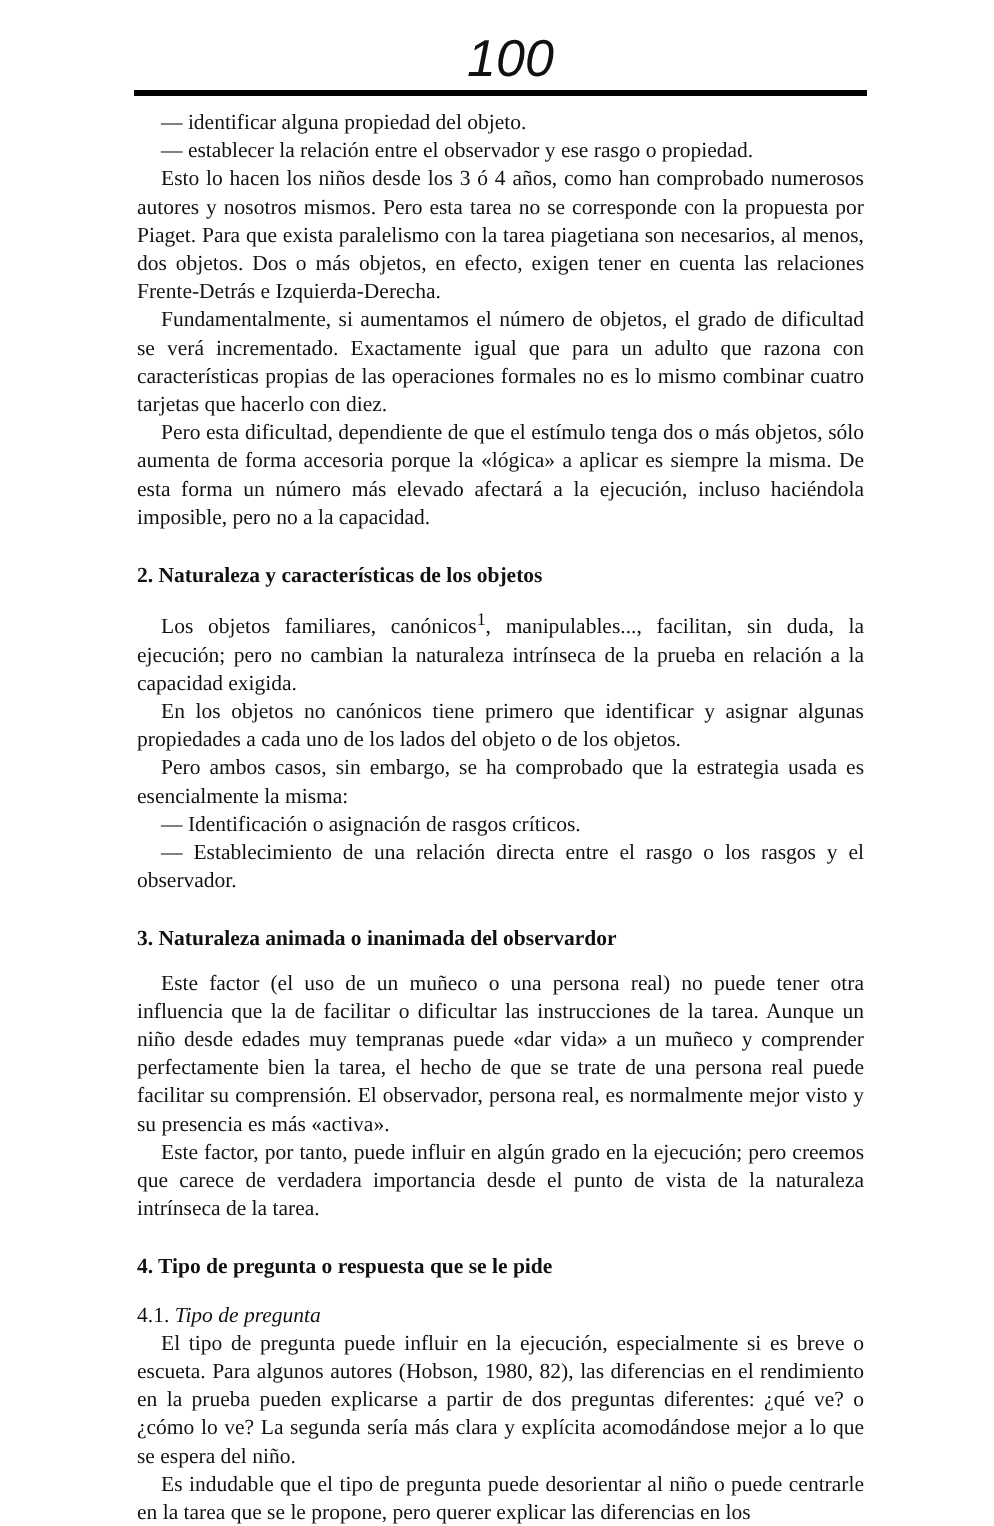100
— identificar alguna propiedad del objeto.
— establecer la relación entre el observador y ese rasgo o propiedad.
Esto lo hacen los niños desde los 3 ó 4 años, como han comprobado numerosos autores y nosotros mismos. Pero esta tarea no se corresponde con la propuesta por Piaget. Para que exista paralelismo con la tarea piagetiana son necesarios, al menos, dos objetos. Dos o más objetos, en efecto, exigen tener en cuenta las relaciones Frente-Detrás e Izquierda-Derecha.
Fundamentalmente, si aumentamos el número de objetos, el grado de dificultad se verá incrementado. Exactamente igual que para un adulto que razona con características propias de las operaciones formales no es lo mismo combinar cuatro tarjetas que hacerlo con diez.
Pero esta dificultad, dependiente de que el estímulo tenga dos o más objetos, sólo aumenta de forma accesoria porque la «lógica» a aplicar es siempre la misma. De esta forma un número más elevado afectará a la ejecución, incluso haciéndola imposible, pero no a la capacidad.
2. Naturaleza y características de los objetos
Los objetos familiares, canónicos<sup>1</sup>, manipulables..., facilitan, sin duda, la ejecución; pero no cambian la naturaleza intrínseca de la prueba en relación a la capacidad exigida.
En los objetos no canónicos tiene primero que identificar y asignar algunas propiedades a cada uno de los lados del objeto o de los objetos.
Pero ambos casos, sin embargo, se ha comprobado que la estrategia usada es esencialmente la misma:
— Identificación o asignación de rasgos críticos.
— Establecimiento de una relación directa entre el rasgo o los rasgos y el observador.
3. Naturaleza animada o inanimada del observardor
Este factor (el uso de un muñeco o una persona real) no puede tener otra influencia que la de facilitar o dificultar las instrucciones de la tarea. Aunque un niño desde edades muy tempranas puede «dar vida» a un muñeco y comprender perfectamente bien la tarea, el hecho de que se trate de una persona real puede facilitar su comprensión. El observador, persona real, es normalmente mejor visto y su presencia es más «activa».
Este factor, por tanto, puede influir en algún grado en la ejecución; pero creemos que carece de verdadera importancia desde el punto de vista de la naturaleza intrínseca de la tarea.
4. Tipo de pregunta o respuesta que se le pide
4.1. Tipo de pregunta
El tipo de pregunta puede influir en la ejecución, especialmente si es breve o escueta. Para algunos autores (Hobson, 1980, 82), las diferencias en el rendimiento en la prueba pueden explicarse a partir de dos preguntas diferentes: ¿qué ve? o ¿cómo lo ve? La segunda sería más clara y explícita acomodándose mejor a lo que se espera del niño.
Es indudable que el tipo de pregunta puede desorientar al niño o puede centrarle en la tarea que se le propone, pero querer explicar las diferencias en los